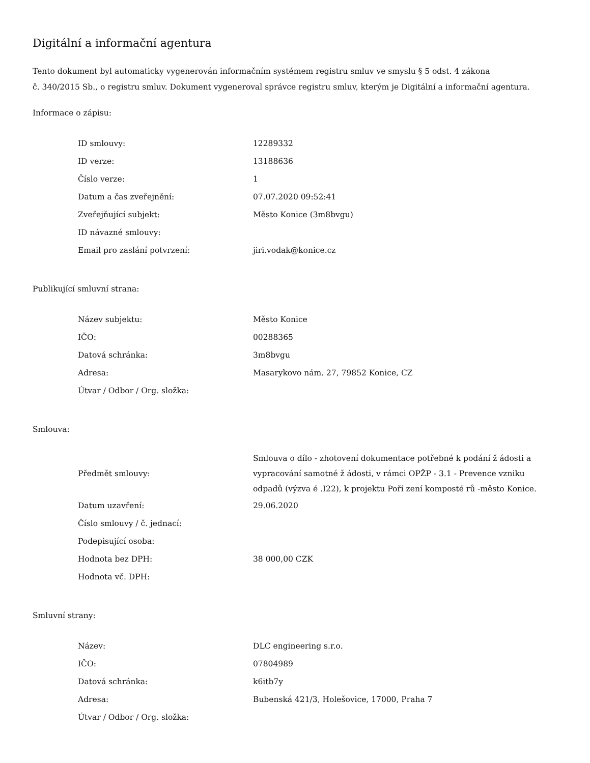Digitální a informační agentura
Tento dokument byl automaticky vygenerován informačním systémem registru smluv ve smyslu § 5 odst. 4 zákona
č. 340/2015 Sb., o registru smluv. Dokument vygeneroval správce registru smluv, kterým je Digitální a informační agentura.
Informace o zápisu:
| ID smlouvy: | 12289332 |
| ID verze: | 13188636 |
| Číslo verze: | 1 |
| Datum a čas zveřejnění: | 07.07.2020 09:52:41 |
| Zveřejňující subjekt: | Město Konice (3m8bvgu) |
| ID návazné smlouvy: | |
| Email pro zaslání potvrzení: | jiri.vodak@konice.cz |
Publikující smluvní strana:
| Název subjektu: | Město Konice |
| IČO: | 00288365 |
| Datová schránka: | 3m8bvgu |
| Adresa: | Masarykovo nám. 27, 79852 Konice, CZ |
| Útvar / Odbor / Org. složka: | |
Smlouva:
| Předmět smlouvy: | Smlouva o dílo - zhotovení dokumentace potřebné k podání ž ádosti a vypracování samotné ž ádosti, v rámci OPŽP - 3.1 - Prevence vzniku odpadů (výzva é .I22), k projektu Poří zení komposté rů -město Konice. |
| Datum uzavření: | 29.06.2020 |
| Číslo smlouvy / č. jednací: | |
| Podepisující osoba: | |
| Hodnota bez DPH: | 38 000,00 CZK |
| Hodnota vč. DPH: | |
Smluvní strany:
| Název: | DLC engineering s.r.o. |
| IČO: | 07804989 |
| Datová schránka: | k6itb7y |
| Adresa: | Bubenská 421/3, Holešovice, 17000, Praha 7 |
| Útvar / Odbor / Org. složka: | |